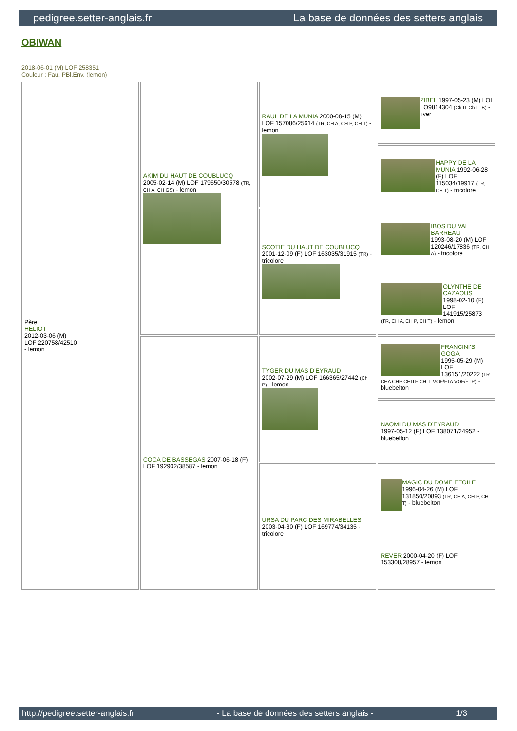pedigree.setter-anglais.fr La base de données des setters anglais
OBIWAN
2018-06-01 (M) LOF 258351
Couleur : Fau. PBl.Env. (lemon)
| Père HELIOT 2012-03-06 (M) LOF 220758/42510 - lemon | AKIM DU HAUT DE COUBLUCQ 2005-02-14 (M) LOF 179650/30578 (TR, CH A, CH GS) - lemon | RAUL DE LA MUNIA 2000-08-15 (M) LOF 157086/25614 (TR, CH A, CH P, CH T) - lemon | ZIBEL 1997-05-23 (M) LOI LO9814304 (Ch IT Ch IT B) - liver |
| | | | HAPPY DE LA MUNIA 1992-06-28 (F) LOF 115034/19917 (TR, CH T) - tricolore |
| | | SCOTIE DU HAUT DE COUBLUCQ 2001-12-09 (F) LOF 163035/31915 (TR) - tricolore | IBOS DU VAL BARREAU 1993-08-20 (M) LOF 120246/17836 (TR, CH A) - tricolore |
| | | | OLYNTHE DE CAZAOUS 1998-02-10 (F) LOF 141915/25873 (TR, CH A, CH P, CH T) - lemon |
| | COCA DE BASSEGAS 2007-06-18 (F) LOF 192902/38587 - lemon | TYGER DU MAS D'EYRAUD 2002-07-29 (M) LOF 166365/27442 (Ch P) - lemon | FRANCINI'S GOGA 1995-05-29 (M) LOF 136151/20222 (TR CHA CHP CHITF CH.T. VOF/FTA VOF/FTP) - bluebelton |
| | | | NAOMI DU MAS D'EYRAUD 1997-05-12 (F) LOF 138071/24952 - bluebelton |
| | | URSA DU PARC DES MIRABELLES 2003-04-30 (F) LOF 169774/34135 - tricolore | MAGIC DU DOME ETOILE 1996-04-26 (M) LOF 131850/20893 (TR, CH A, CH P, CH T) - bluebelton |
| | | | REVER 2000-04-20 (F) LOF 153308/28957 - lemon |
http://pedigree.setter-anglais.fr - La base de données des setters anglais - 1/3